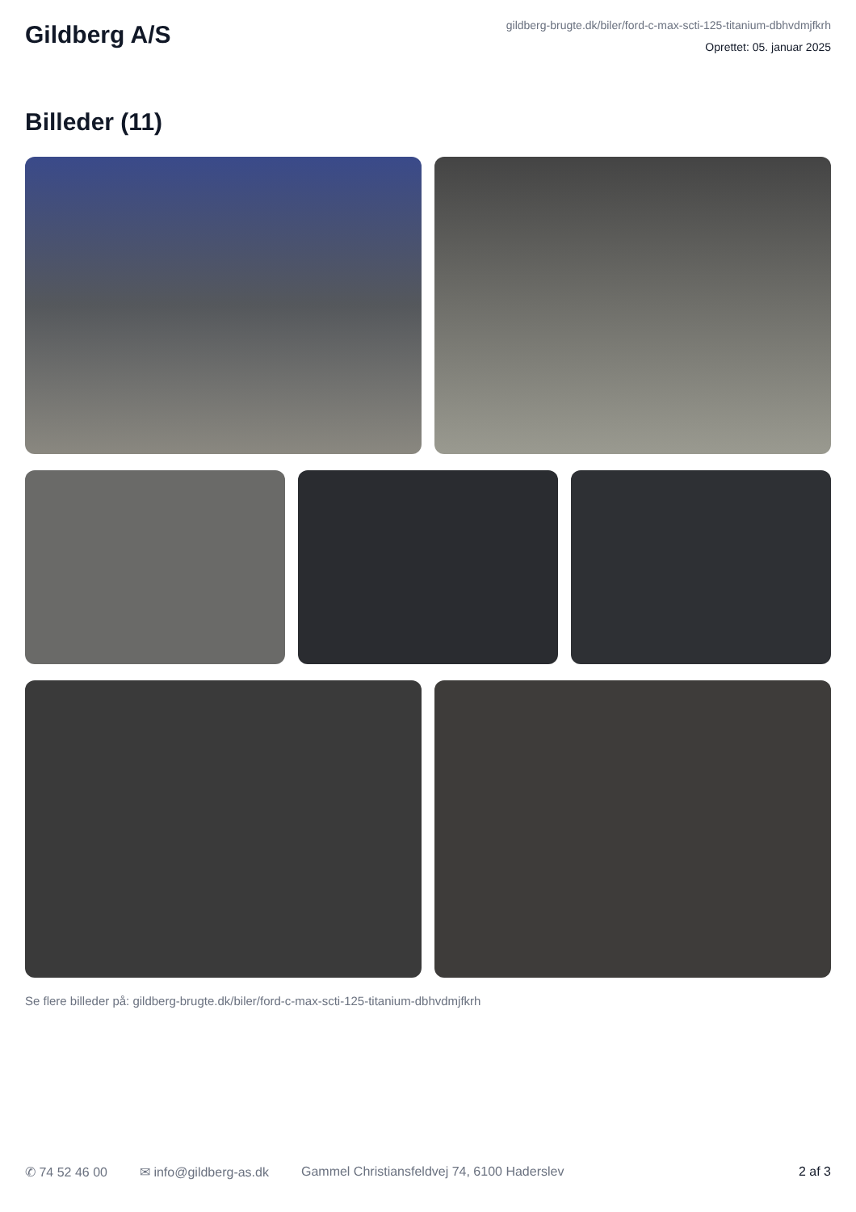Gildberg A/S
gildberg-brugte.dk/biler/ford-c-max-scti-125-titanium-dbhvdmjfkrh
Oprettet: 05. januar 2025
Billeder (11)
Se flere billeder på: gildberg-brugte.dk/biler/ford-c-max-scti-125-titanium-dbhvdmjfkrh
✆ 74 52 46 00 ✉ info@gildberg-as.dk Gammel Christiansfeldvej 74, 6100 Haderslev 2 af 3